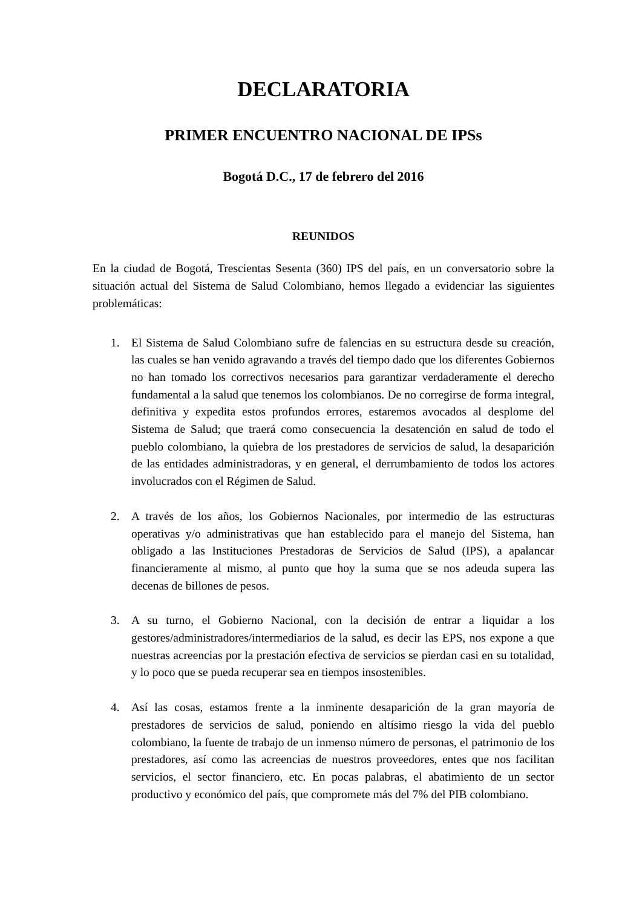DECLARATORIA
PRIMER ENCUENTRO NACIONAL DE IPSs
Bogotá D.C., 17 de febrero del 2016
REUNIDOS
En la ciudad de Bogotá, Trescientas Sesenta (360) IPS del país, en un conversatorio sobre la situación actual del Sistema de Salud Colombiano, hemos llegado a evidenciar las siguientes problemáticas:
1. El Sistema de Salud Colombiano sufre de falencias en su estructura desde su creación, las cuales se han venido agravando a través del tiempo dado que los diferentes Gobiernos no han tomado los correctivos necesarios para garantizar verdaderamente el derecho fundamental a la salud que tenemos los colombianos. De no corregirse de forma integral, definitiva y expedita estos profundos errores, estaremos avocados al desplome del Sistema de Salud; que traerá como consecuencia la desatención en salud de todo el pueblo colombiano, la quiebra de los prestadores de servicios de salud, la desaparición de las entidades administradoras, y en general, el derrumbamiento de todos los actores involucrados con el Régimen de Salud.
2. A través de los años, los Gobiernos Nacionales, por intermedio de las estructuras operativas y/o administrativas que han establecido para el manejo del Sistema, han obligado a las Instituciones Prestadoras de Servicios de Salud (IPS), a apalancar financieramente al mismo, al punto que hoy la suma que se nos adeuda supera las decenas de billones de pesos.
3. A su turno, el Gobierno Nacional, con la decisión de entrar a liquidar a los gestores/administradores/intermediarios de la salud, es decir las EPS, nos expone a que nuestras acreencias por la prestación efectiva de servicios se pierdan casi en su totalidad, y lo poco que se pueda recuperar sea en tiempos insostenibles.
4. Así las cosas, estamos frente a la inminente desaparición de la gran mayoría de prestadores de servicios de salud, poniendo en altísimo riesgo la vida del pueblo colombiano, la fuente de trabajo de un inmenso número de personas, el patrimonio de los prestadores, así como las acreencias de nuestros proveedores, entes que nos facilitan servicios, el sector financiero, etc. En pocas palabras, el abatimiento de un sector productivo y económico del país, que compromete más del 7% del PIB colombiano.